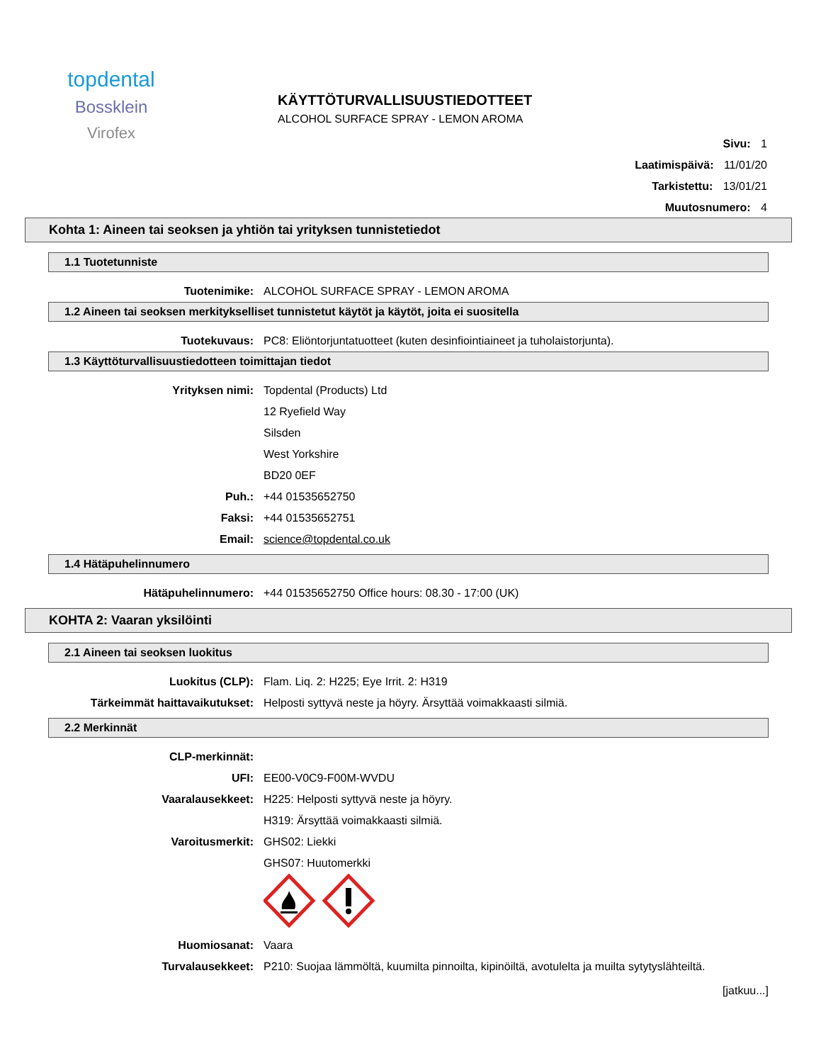topdental
Bossklein
Virofex
KÄYTTÖTURVALLISUUSTIEDOTTEET
ALCOHOL SURFACE SPRAY - LEMON AROMA
Sivu: 1
Laatimispäivä: 11/01/20
Tarkistettu: 13/01/21
Muutosnumero: 4
Kohta 1: Aineen tai seoksen ja yhtiön tai yrityksen tunnistetiedot
1.1 Tuotetunniste
Tuotenimike: ALCOHOL SURFACE SPRAY - LEMON AROMA
1.2 Aineen tai seoksen merkitykselliset tunnistetut käytöt ja käytöt, joita ei suositella
Tuotekuvaus: PC8: Eliöntorjuntatuotteet (kuten desinfiointiaineet ja tuholaistorjunta).
1.3 Käyttöturvallisuustiedotteen toimittajan tiedot
Yrityksen nimi: Topdental (Products) Ltd
12 Ryefield Way
Silsden
West Yorkshire
BD20 0EF
Puh.: +44 01535652750
Faksi: +44 01535652751
Email: science@topdental.co.uk
1.4 Hätäpuhelinnumero
Hätäpuhelinnumero: +44 01535652750 Office hours: 08.30 - 17:00 (UK)
KOHTA 2: Vaaran yksilöinti
2.1 Aineen tai seoksen luokitus
Luokitus (CLP): Flam. Liq. 2: H225; Eye Irrit. 2: H319
Tärkeimmät haittavaikutukset: Helposti syttyvä neste ja höyry. Ärsyttää voimakkaasti silmiä.
2.2 Merkinnät
CLP-merkinnät:
UFI: EE00-V0C9-F00M-WVDU
Vaaralausekkeet: H225: Helposti syttyvä neste ja höyry.
H319: Ärsyttää voimakkaasti silmiä.
Varoitusmerkit: GHS02: Liekki
GHS07: Huutomerkki
Huomiosanat: Vaara
Turvalausekkeet: P210: Suojaa lämmöltä, kuumilta pinnoilta, kipinöiltä, avotulelta ja muilta sytytyslähteiltä.
[jatkuu...]